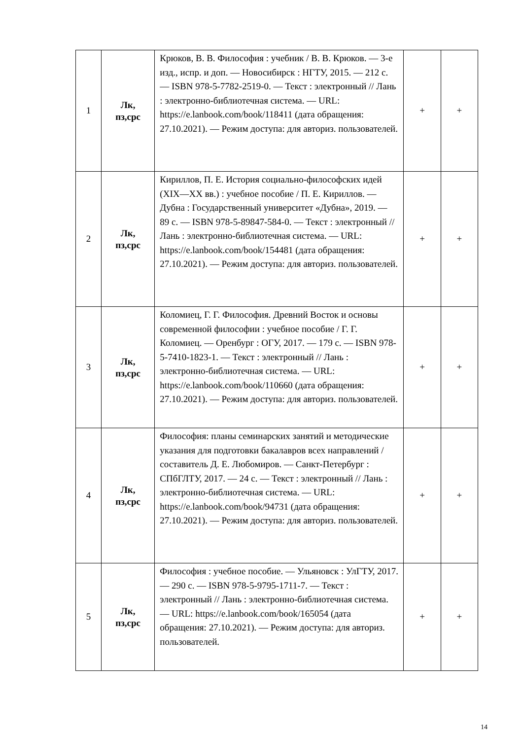| 1 | Лк, пз,срс | Крюков, В. В. Философия : учебник / В. В. Крюков. — 3-е изд., испр. и доп. — Новосибирск : НГТУ, 2015. — 212 с. — ISBN 978-5-7782-2519-0. — Текст : электронный // Лань : электронно-библиотечная система. — URL: https://e.lanbook.com/book/118411 (дата обращения: 27.10.2021). — Режим доступа: для авториз. пользователей. | + | + |
| 2 | Лк, пз,срс | Кириллов, П. Е. История социально-философских идей (XIX—XX вв.) : учебное пособие / П. Е. Кириллов. — Дубна : Государственный университет «Дубна», 2019. — 89 с. — ISBN 978-5-89847-584-0. — Текст : электронный // Лань : электронно-библиотечная система. — URL: https://e.lanbook.com/book/154481 (дата обращения: 27.10.2021). — Режим доступа: для авториз. пользователей. | + | + |
| 3 | Лк, пз,срс | Коломиец, Г. Г. Философия. Древний Восток и основы современной философии : учебное пособие / Г. Г. Коломиец. — Оренбург : ОГУ, 2017. — 179 с. — ISBN 978-5-7410-1823-1. — Текст : электронный // Лань : электронно-библиотечная система. — URL: https://e.lanbook.com/book/110660 (дата обращения: 27.10.2021). — Режим доступа: для авториз. пользователей. | + | + |
| 4 | Лк, пз,срс | Философия: планы семинарских занятий и методические указания для подготовки бакалавров всех направлений / составитель Д. Е. Любомиров. — Санкт-Петербург : СПбГЛТУ, 2017. — 24 с. — Текст : электронный // Лань : электронно-библиотечная система. — URL: https://e.lanbook.com/book/94731 (дата обращения: 27.10.2021). — Режим доступа: для авториз. пользователей. | + | + |
| 5 | Лк, пз,срс | Философия : учебное пособие. — Ульяновск : УлГТУ, 2017. — 290 с. — ISBN 978-5-9795-1711-7. — Текст : электронный // Лань : электронно-библиотечная система. — URL: https://e.lanbook.com/book/165054 (дата обращения: 27.10.2021). — Режим доступа: для авториз. пользователей. | + | + |
14